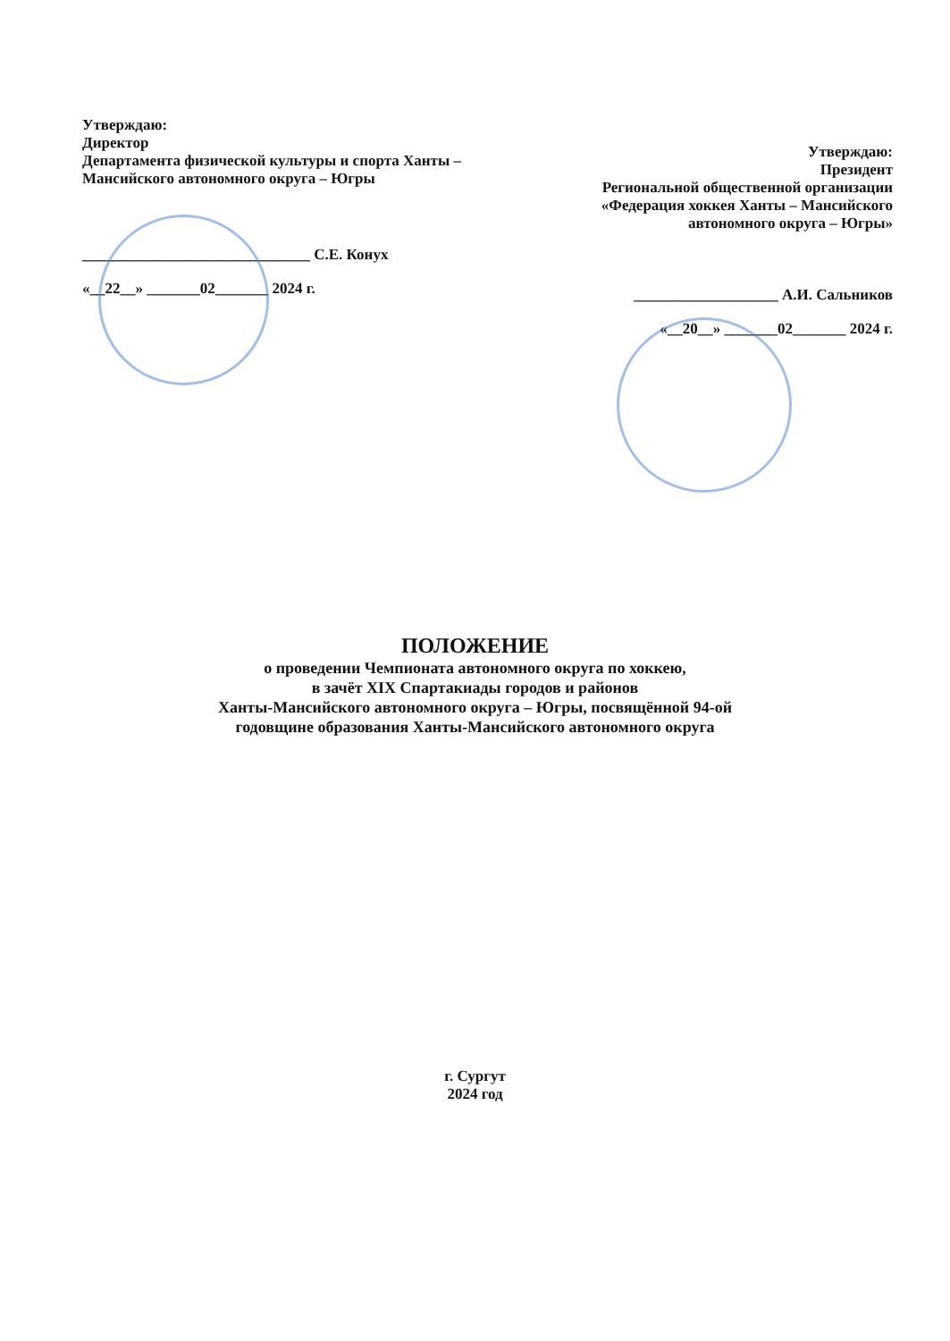Утверждаю:
Директор
Департамента физической культуры и спорта Ханты – Мансийского автономного округа – Югры
______________________________ С.Е. Конух
«__22__» _______02_______ 2024 г.
Утверждаю:
Президент
Региональной общественной организации «Федерация хоккея Ханты – Мансийского автономного округа – Югры»
___________________ А.И. Сальников
«__20__» _______02_______ 2024 г.
ПОЛОЖЕНИЕ
о проведении Чемпионата автономного округа по хоккею,
в зачёт XIX Спартакиады городов и районов
Ханты-Мансийского автономного округа – Югры, посвящённой 94-ой
годовщине образования Ханты-Мансийского автономного округа
г. Сургут
2024 год